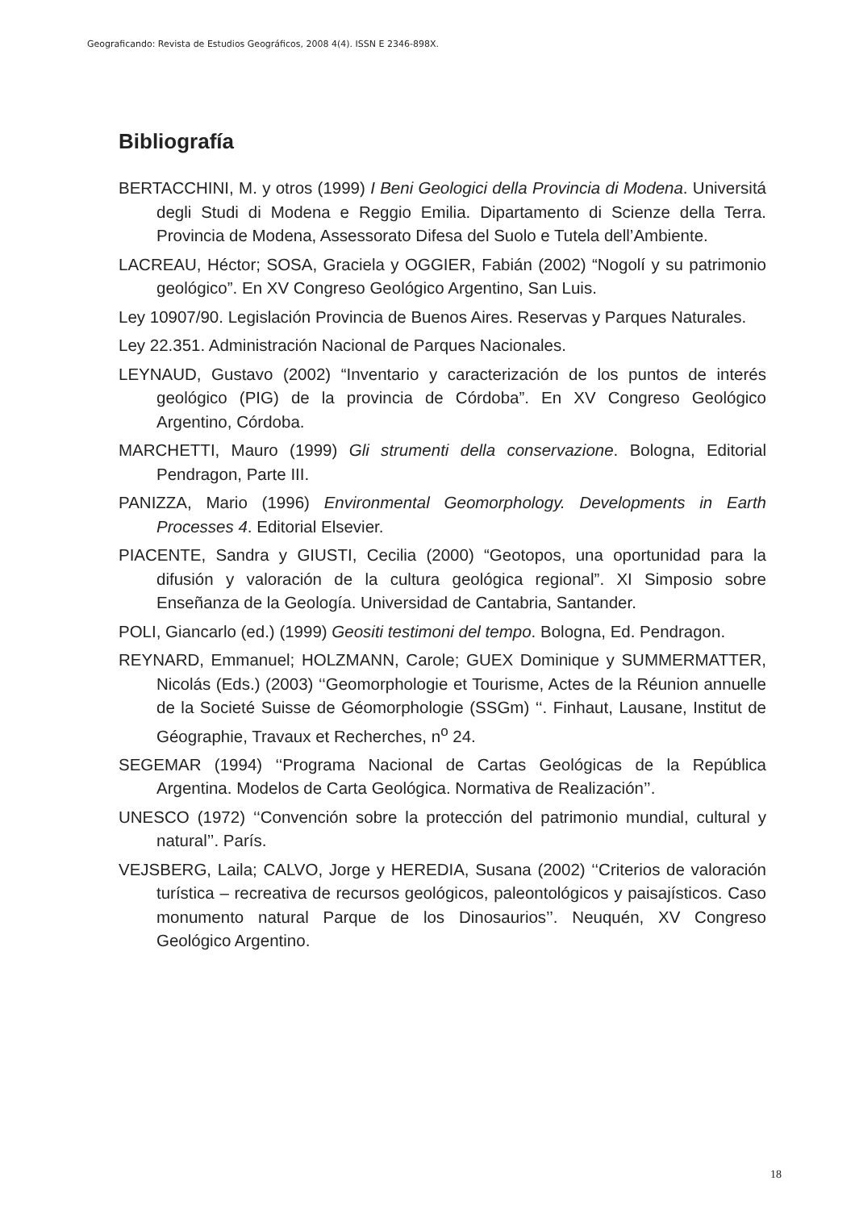Geograficando: Revista de Estudios Geográficos, 2008 4(4). ISSN E 2346-898X.
Bibliografía
BERTACCHINI, M. y otros (1999) I Beni Geologici della Provincia di Modena. Universitá degli Studi di Modena e Reggio Emilia. Dipartamento di Scienze della Terra. Provincia de Modena, Assessorato Difesa del Suolo e Tutela dell’Ambiente.
LACREAU, Héctor; SOSA, Graciela y OGGIER, Fabián (2002) “Nogolí y su patrimonio geológico”. En XV Congreso Geológico Argentino, San Luis.
Ley 10907/90. Legislación Provincia de Buenos Aires. Reservas y Parques Naturales.
Ley 22.351. Administración Nacional de Parques Nacionales.
LEYNAUD, Gustavo (2002) “Inventario y caracterización de los puntos de interés geológico (PIG) de la provincia de Córdoba”. En XV Congreso Geológico Argentino, Córdoba.
MARCHETTI, Mauro (1999) Gli strumenti della conservazione. Bologna, Editorial Pendragon, Parte III.
PANIZZA, Mario (1996) Environmental Geomorphology. Developments in Earth Processes 4. Editorial Elsevier.
PIACENTE, Sandra y GIUSTI, Cecilia (2000) “Geotopos, una oportunidad para la difusión y valoración de la cultura geológica regional”. XI Simposio sobre Enseñanza de la Geología. Universidad de Cantabria, Santander.
POLI, Giancarlo (ed.) (1999) Geositi testimoni del tempo. Bologna, Ed. Pendragon.
REYNARD, Emmanuel; HOLZMANN, Carole; GUEX Dominique y SUMMERMATTER, Nicolás (Eds.) (2003) ‘‘Geomorphologie et Tourisme, Actes de la Réunion annuelle de la Societé Suisse de Géomorphologie (SSGm) ‘‘. Finhaut, Lausane, Institut de Géographie, Travaux et Recherches, n<sup>o</sup> 24.
SEGEMAR (1994) ‘‘Programa Nacional de Cartas Geológicas de la República Argentina. Modelos de Carta Geológica. Normativa de Realización’’.
UNESCO (1972) ‘‘Convención sobre la protección del patrimonio mundial, cultural y natural’’. París.
VEJSBERG, Laila; CALVO, Jorge y HEREDIA, Susana (2002) ‘‘Criterios de valoración turística – recreativa de recursos geológicos, paleontológicos y paisajísticos. Caso monumento natural Parque de los Dinosaurios’’. Neuquén, XV Congreso Geológico Argentino.
18